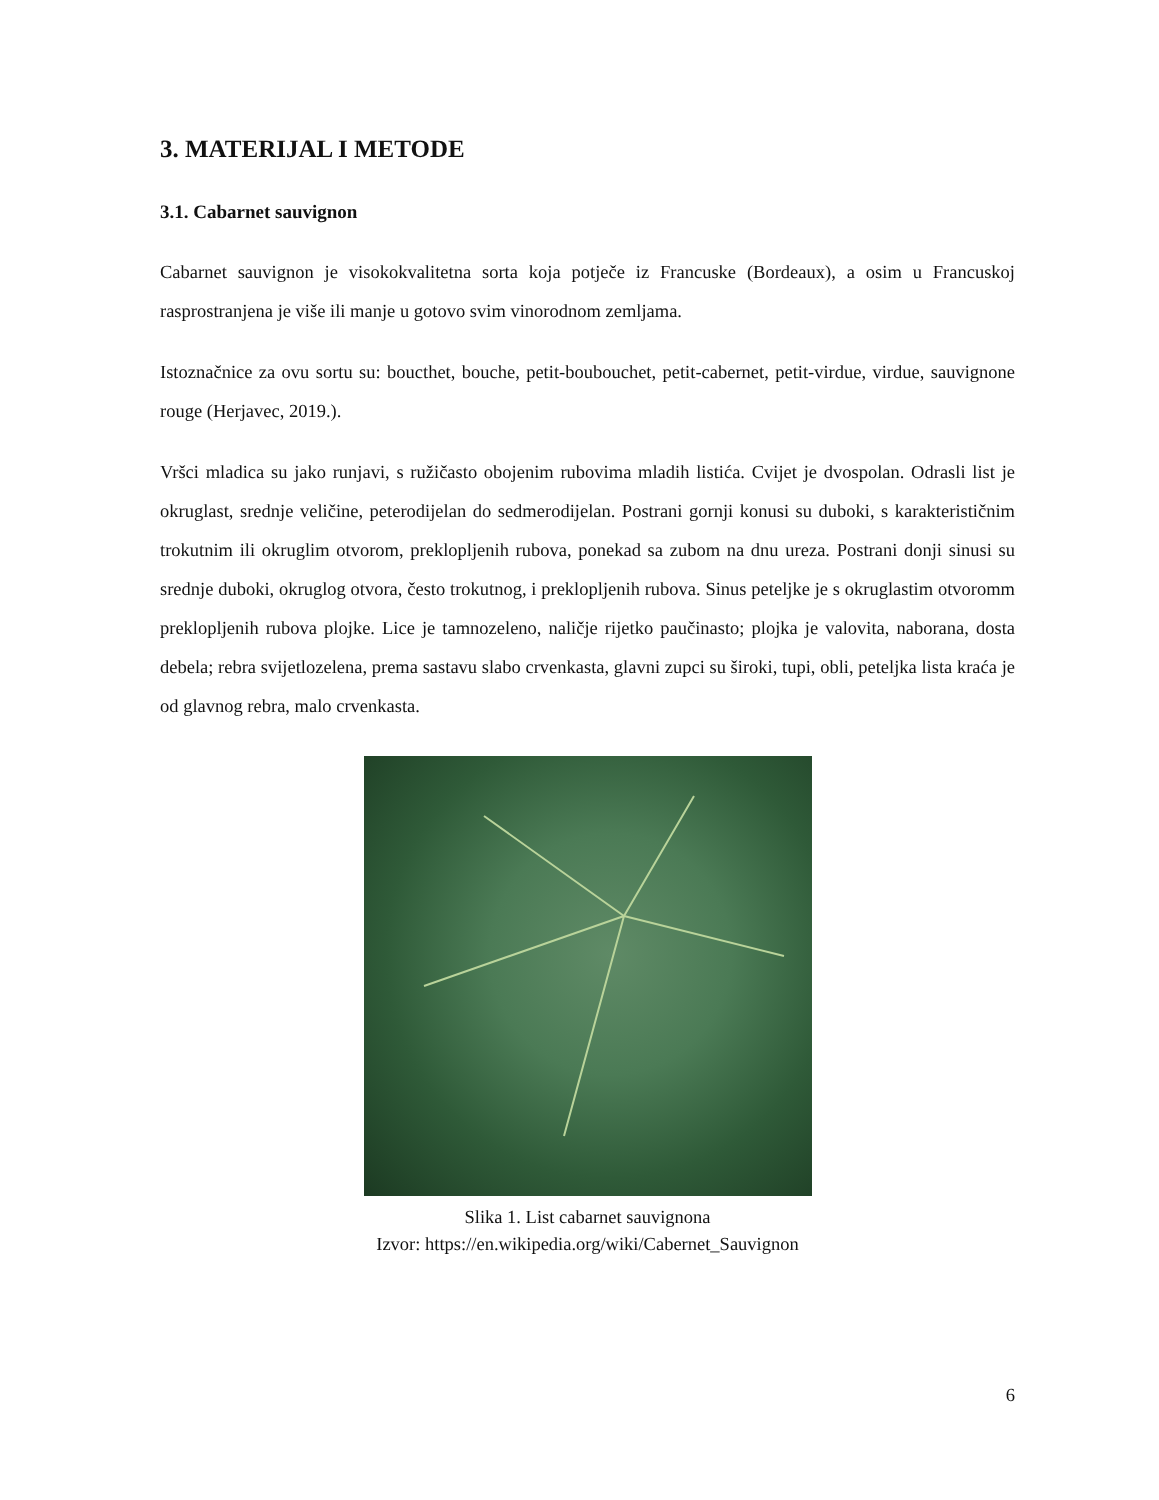3. MATERIJAL I METODE
3.1. Cabarnet sauvignon
Cabarnet sauvignon je visokokvalitetna sorta koja potječe iz Francuske (Bordeaux), a osim u Francuskoj rasprostranjena je više ili manje u gotovo svim vinorodnom zemljama.
Istoznačnice za ovu sortu su: boucthet, bouche, petit-boubouchet, petit-cabernet, petit-virdue, virdue, sauvignone rouge (Herjavec, 2019.).
Vršci mladica su jako runjavi, s ružičasto obojenim rubovima mladih listića. Cvijet je dvospolan. Odrasli list je okruglast, srednje veličine, peterodijelan do sedmerodijelan. Postrani gornji konusi su duboki, s karakterističnim trokutnim ili okruglim otvorom, preklopljenih rubova, ponekad sa zubom na dnu ureza. Postrani donji sinusi su srednje duboki, okruglog otvora, često trokutnog, i preklopljenih rubova. Sinus peteljke je s okruglastim otvoromm preklopljenih rubova plojke. Lice je tamnozeleno, naličje rijetko paučinasto; plojka je valovita, naborana, dosta debela; rebra svijetlozelena, prema sastavu slabo crvenkasta, glavni zupci su široki, tupi, obli, peteljka lista kraća je od glavnog rebra, malo crvenkasta.
Slika 1. List cabarnet sauvignona
Izvor: https://en.wikipedia.org/wiki/Cabernet_Sauvignon
6